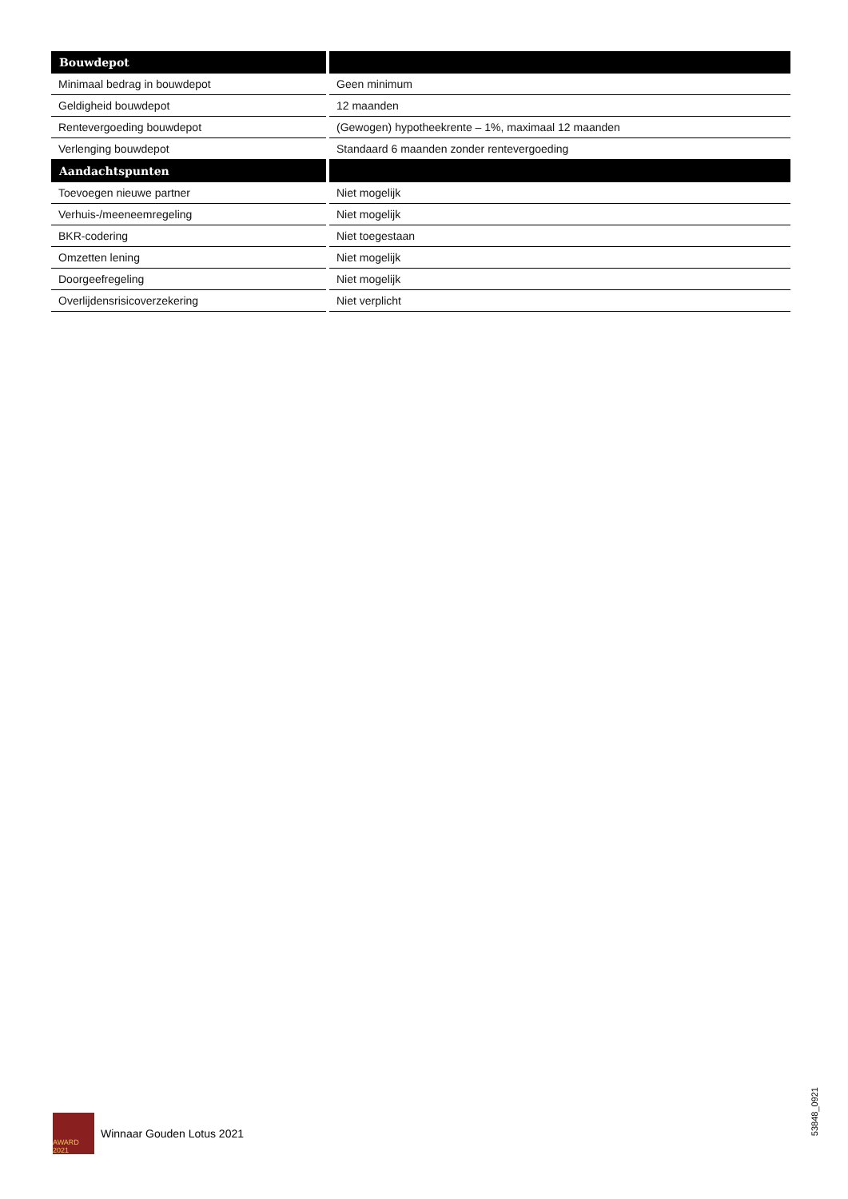| Bouwdepot | |
| --- | --- |
| Minimaal bedrag in bouwdepot | Geen minimum |
| Geldigheid bouwdepot | 12 maanden |
| Rentevergoeding bouwdepot | (Gewogen) hypotheekrente – 1%, maximaal 12 maanden |
| Verlenging bouwdepot | Standaard 6 maanden zonder rentevergoeding |
| Aandachtspunten | |
| Toevoegen nieuwe partner | Niet mogelijk |
| Verhuis-/meeneemregeling | Niet mogelijk |
| BKR-codering | Niet toegestaan |
| Omzetten lening | Niet mogelijk |
| Doorgeefregeling | Niet mogelijk |
| Overlijdensrisicoverzekering | Niet verplicht |
AWARD 2021
Winnaar Gouden Lotus 2021
53848_0921